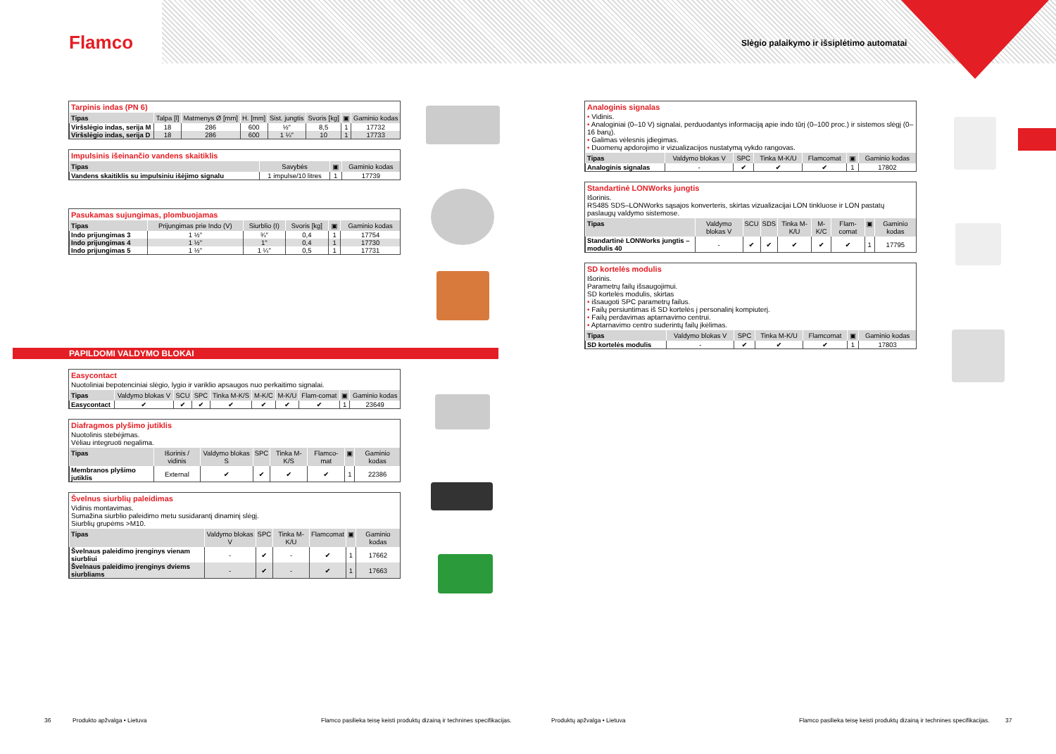Flamco
Slėgio palaikymo ir išsiplėtimo automatai
Tarpinis indas (PN 6)
| Tipas | Talpa [l] | Matmenys Ø [mm] | H. [mm] | Sist. jungtis | Svoris [kg] | ▣ | Gaminio kodas |
| --- | --- | --- | --- | --- | --- | --- | --- |
| Viršslėgio indas, serija M | 18 | 286 | 600 | ½" | 8,5 | 1 | 17732 |
| Viršslėgio indas, serija D | 18 | 286 | 600 | 1 ¼" | 10 | 1 | 17733 |
Impulsinis išeinančio vandens skaitiklis
| Tipas | Savybės | ▣ | Gaminio kodas |
| --- | --- | --- | --- |
| Vandens skaitiklis su impulsiniu išėjimo signalu | 1 impulse/10 litres | 1 | 17739 |
Pasukamas sujungimas, plombuojamas
| Tipas | Prijungimas prie Indo (V) | Siurblio (I) | Svoris [kg] | ▣ | Gaminio kodas |
| --- | --- | --- | --- | --- | --- |
| Indo prijungimas 3 | 1 ½" | ¾" | 0,4 | 1 | 17754 |
| Indo prijungimas 4 | 1 ½" | 1" | 0,4 | 1 | 17730 |
| Indo prijungimas 5 | 1 ½" | 1 ¼" | 0,5 | 1 | 17731 |
PAPILDOMI VALDYMO BLOKAI
Easycontact
Nuotoliniai bepotenciniai slėgio, lygio ir variklio apsaugos nuo perkaitimo signalai.
| Tipas | Valdymo blokas V | SCU | SPC | Tinka M-K/S | M-K/C | M-K/U | Flam-comat | ▣ | Gaminio kodas |
| --- | --- | --- | --- | --- | --- | --- | --- | --- | --- |
| Easycontact | ✔ | ✔ | ✔ | ✔ | ✔ | ✔ | ✔ | 1 | 23649 |
Diafragmos plyšimo jutiklis
Nuotolinis stebėjimas.
Vėliau integruoti negalima.
| Tipas | Išorinis / vidinis | Valdymo blokas S | SPC | Tinka M-K/S | Flamco-mat | ▣ | Gaminio kodas |
| --- | --- | --- | --- | --- | --- | --- | --- |
| Membranos plyšimo jutiklis | External | ✔ | ✔ | ✔ | ✔ | 1 | 22386 |
Švelnus siurblių paleidimas
Vidinis montavimas.
Sumažina siurblio paleidimo metu susidarantį dinaminį slėgį.
Siurblių grupėms >M10.
| Tipas | Valdymo blokas V | SPC | Tinka M-K/U | Flamcomat | ▣ | Gaminio kodas |
| --- | --- | --- | --- | --- | --- | --- |
| Švelnaus paleidimo įrenginys vienam siurbliui | - | ✔ | - | ✔ | 1 | 17662 |
| Švelnaus paleidimo įrenginys dviems siurbliams | - | ✔ | - | ✔ | 1 | 17663 |
Analoginis signalas
• Vidinis.
• Analoginiai (0–10 V) signalai, perduodantys informaciją apie indo tūrį (0–100 proc.) ir sistemos slėgį (0–16 barų).
• Galimas vėlesnis įdiegimas.
• Duomenų apdorojimo ir vizualizacijos nustatymą vykdo rangovas.
| Tipas | Valdymo blokas V | SPC | Tinka M-K/U | Flamcomat | ▣ | Gaminio kodas |
| --- | --- | --- | --- | --- | --- | --- |
| Analoginis signalas | - | ✔ | ✔ | ✔ | 1 | 17802 |
Standartinė LONWorks jungtis
Išorinis.
RS485 SDS–LONWorks sąsajos konverteris, skirtas vizualizacijai LON tinkluose ir LON pastatų paslaugų valdymo sistemose.
| Tipas | Valdymo blokas V | SCU | SDS | Tinka M-K/U | M-K/C | Flam-comat | ▣ | Gaminio kodas |
| --- | --- | --- | --- | --- | --- | --- | --- | --- |
| Standartinė LONWorks jungtis – modulis 40 | - | ✔ | ✔ | ✔ | ✔ | ✔ | 1 | 17795 |
SD kortelės modulis
Išorinis.
Parametrų failų išsaugojimui.
SD kortelės modulis, skirtas
• išsaugoti SPC parametrų failus.
• Failų persiuntimas iš SD kortelės į personalinį kompiuterį.
• Failų perdavimas aptarnavimo centrui.
• Aptarnavimo centro suderintų failų įkėlimas.
| Tipas | Valdymo blokas V | SPC | Tinka M-K/U | Flamcomat | ▣ | Gaminio kodas |
| --- | --- | --- | --- | --- | --- | --- |
| SD kortelės modulis | - | ✔ | ✔ | ✔ | 1 | 17803 |
36 Produkto apžvalga • Lietuva
Flamco pasilieka teisę keisti produktų dizainą ir technines specifikacijas.
Produktų apžvalga • Lietuva
Flamco pasilieka teisę keisti produktų dizainą ir technines specifikacijas.
37